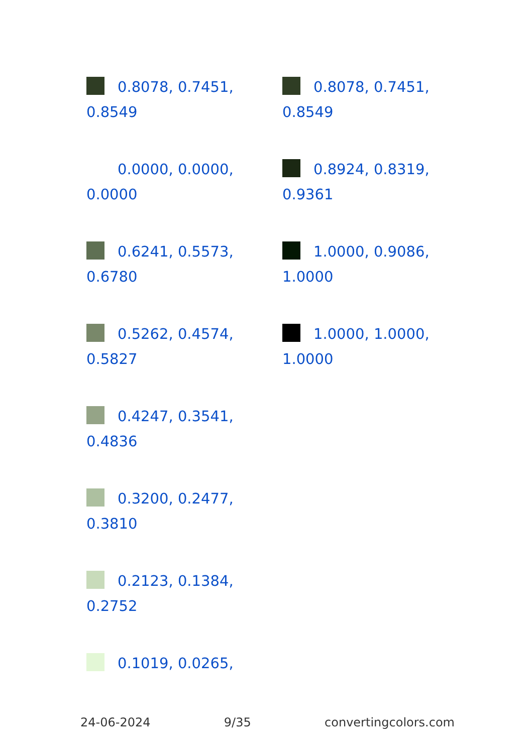0.8078, 0.7451, 0.8549
0.0000, 0.0000, 0.0000
0.6241, 0.5573, 0.6780
0.5262, 0.4574, 0.5827
0.4247, 0.3541, 0.4836
0.3200, 0.2477, 0.3810
0.2123, 0.1384, 0.2752
0.1019, 0.0265,
0.8078, 0.7451, 0.8549
0.8924, 0.8319, 0.9361
1.0000, 0.9086, 1.0000
1.0000, 1.0000, 1.0000
24-06-2024 9/35 convertingcolors.com